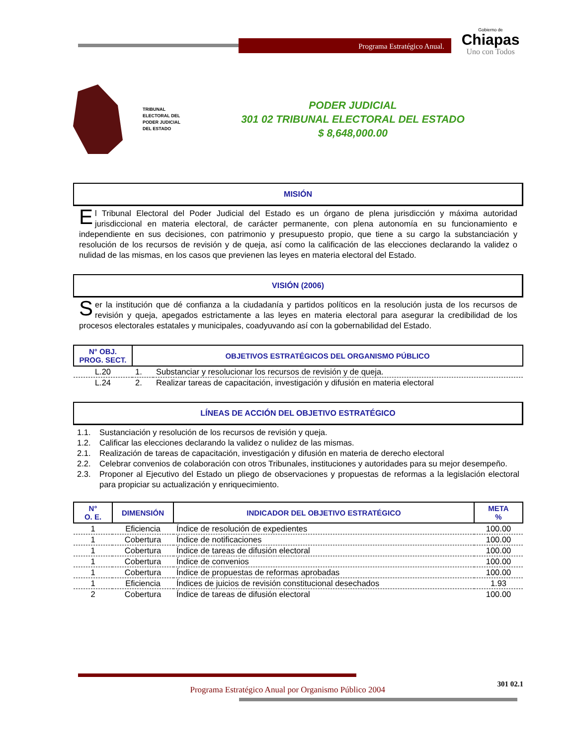Programa Estratégico Anual.
Gobierno de
Chiapas
Uno con Todos
TRIBUNAL ELECTORAL DEL PODER JUDICIAL DEL ESTADO
PODER JUDICIAL
301 02 TRIBUNAL ELECTORAL DEL ESTADO
$ 8,648,000.00
MISIÓN
El Tribunal Electoral del Poder Judicial del Estado es un órgano de plena jurisdicción y máxima autoridad jurisdiccional en materia electoral, de carácter permanente, con plena autonomía en su funcionamiento e independiente en sus decisiones, con patrimonio y presupuesto propio, que tiene a su cargo la substanciación y resolución de los recursos de revisión y de queja, así como la calificación de las elecciones declarando la validez o nulidad de las mismas, en los casos que previenen las leyes en materia electoral del Estado.
VISIÓN (2006)
Ser la institución que dé confianza a la ciudadanía y partidos políticos en la resolución justa de los recursos de revisión y queja, apegados estrictamente a las leyes en materia electoral para asegurar la credibilidad de los procesos electorales estatales y municipales, coadyuvando así con la gobernabilidad del Estado.
| N° OBJ. PROG. SECT. | OBJETIVOS ESTRATÉGICOS DEL ORGANISMO PÚBLICO | |
| --- | --- | --- |
| L.20 | 1. | Substanciar y resolucionar los recursos de revisión y de queja. |
| L.24 | 2. | Realizar tareas de capacitación, investigación y difusión en materia electoral |
LÍNEAS DE ACCIÓN DEL OBJETIVO ESTRATÉGICO
1.1. Sustanciación y resolución de los recursos de revisión y queja.
1.2. Calificar las elecciones declarando la validez o nulidez de las mismas.
2.1. Realización de tareas de capacitación, investigación y difusión en materia de derecho electoral
2.2. Celebrar convenios de colaboración con otros Tribunales, instituciones y autoridades para su mejor desempeño.
2.3. Proponer al Ejecutivo del Estado un pliego de observaciones y propuestas de reformas a la legislación electoral para propiciar su actualización y enriquecimiento.
| N° O. E. | DIMENSIÓN | INDICADOR DEL OBJETIVO ESTRATÉGICO | META % |
| --- | --- | --- | --- |
| 1 | Eficiencia | Índice de resolución de expedientes | 100.00 |
| 1 | Cobertura | Índice de notificaciones | 100.00 |
| 1 | Cobertura | Índice de tareas de difusión electoral | 100.00 |
| 1 | Cobertura | Índice de convenios | 100.00 |
| 1 | Cobertura | Índice de propuestas de reformas aprobadas | 100.00 |
| 1 | Eficiencia | Índices de juicios de revisión constitucional desechados | 1.93 |
| 2 | Cobertura | Índice de tareas de difusión electoral | 100.00 |
Programa Estratégico Anual por Organismo Público 2004 301 02.1